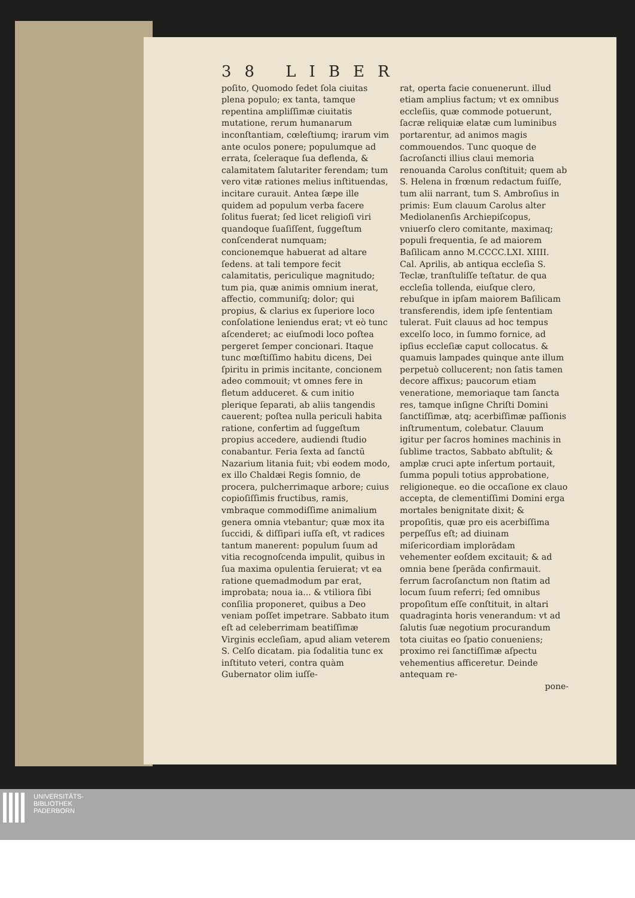38 LIBER
poſito, Quomodo ſedet ſola ciuitas plena populo; ex tanta, tamque repentina ampliſſimæ ciuitatis mutatione, rerum humanarum inconſtantiam, cœleſtiumq; irarum vim ante oculos ponere; populumque ad errata, ſceleraque ſua deflenda, & calamitatem ſalutariter ferendam; tum vero vitæ rationes melius inſtituendas, incitare curauit. Antea ſæpe ille quidem ad populum verba facere ſolitus fuerat; ſed licet religioſi viri quandoque ſuaſiſſent, ſuggeſtum conſcenderat numquam; concionemque habuerat ad altare ſedens. at tali tempore fecit calamitatis, periculique magnitudo; tum pia, quæ animis omnium inerat, affectio, communiſq; dolor; qui propius, & clarius ex ſuperiore loco conſolatione leniendus erat; vt eò tunc aſcenderet; ac eiuſmodi loco poſtea pergeret ſemper concionari. Itaque tunc mœſtiſſimo habitu dicens, Dei ſpiritu in primis incitante, concionem adeo commouit; vt omnes fere in fletum adduceret. & cum initio plerique ſeparati, ab aliis tangendis cauerent; poſtea nulla periculi habita ratione, confertim ad ſuggeſtum propius accedere, audiendi ſtudio conabantur. Feria ſexta ad ſanctū Nazarium litania fuit; vbi eodem modo, ex illo Chaldæi Regis ſomnio, de procera, pulcherrimaque arbore; cuius copioſiſſimis fructibus, ramis, vmbraque commodiſſime animalium genera omnia vtebantur; quæ mox ita ſuccidi, & diſſipari iuſſa eſt, vt radices tantum manerent: populum ſuum ad vitia recognoſcenda impulit, quibus in ſua maxima opulentia ſeruierat; vt ea ratione quemadmodum par erat, improbata; noua ia... & vtiliora ſibi conſilia proponeret, quibus a Deo veniam poſſet impetrare. Sabbato itum eſt ad celeberrimam beatiſſimæ Virginis eccleſiam, apud aliam veterem S. Celſo dicatam. pia ſodalitia tunc ex inſtituto veteri, contra quàm Gubernator olim iuſſe-
rat, operta facie conuenerunt. illud etiam amplius factum; vt ex omnibus eccleſiis, quæ commode potuerunt, ſacræ reliquiæ elatæ cum luminibus portarentur, ad animos magis commouendos. Tunc quoque de ſacroſancti illius claui memoria renouanda Carolus conſtituit; quem ab S. Helena in frœnum redactum fuiſſe, tum alii narrant, tum S. Ambroſius in primis: Eum clauum Carolus alter Mediolanenſis Archiepiſcopus, vniuerſo clero comitante, maximaq; populi frequentia, ſe ad maiorem Baſilicam anno M.CCCC.LXI. XIIII. Cal. Aprilis, ab antiqua eccleſia S. Teclæ, tranſtuliſſe teſtatur. de qua eccleſia tollenda, eiuſque clero, rebuſque in ipſam maiorem Baſilicam transferendis, idem ipſe ſententiam tulerat. Fuit clauus ad hoc tempus excelſo loco, in ſummo fornice, ad ipſius eccleſiæ caput collocatus. & quamuis lampades quinque ante illum perpetuò collucerent; non ſatis tamen decore affixus; paucorum etiam veneratione, memoriaque tam ſancta res, tamque inſigne Chriſti Domini ſanctiſſimæ, atq; acerbiſſimæ paſſionis inſtrumentum, colebatur. Clauum igitur per ſacros homines machinis in ſublime tractos, Sabbato abſtulit; & amplæ cruci apte inſertum portauit, ſumma populi totius approbatione, religioneque. eo die occaſione ex clauo accepta, de clementiſſimi Domini erga mortales benignitate dixit; & propoſitis, quæ pro eis acerbiſſima perpeſſus eſt; ad diuinam miſericordiam implorādam vehementer eoſdem excitauit; & ad omnia bene ſperāda confirmauit. ferrum ſacroſanctum non ſtatim ad locum ſuum referri; ſed omnibus propoſitum eſſe conſtituit, in altari quadraginta horis venerandum: vt ad ſalutis ſuæ negotium procurandum tota ciuitas eo ſpatio conueniens; proximo rei ſanctiſſimæ aſpectu vehementius afficeretur. Deinde antequam re-
pone-
UNIVERSITÄTS-
BIBLIOTHEK
PADERBORN